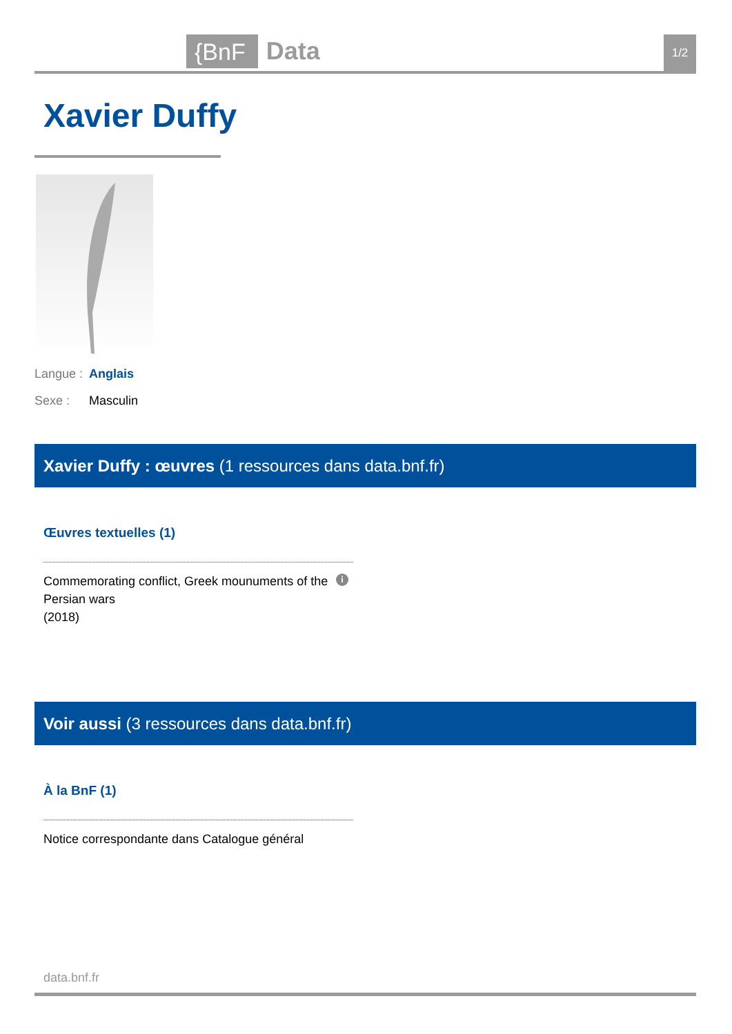{BnF Data 1/2
Xavier Duffy
Langue : Anglais
Sexe : Masculin
Xavier Duffy : œuvres (1 ressources dans data.bnf.fr)
Œuvres textuelles (1)
Commemorating conflict, Greek mounuments of the Persian wars
(2018)
i
Voir aussi (3 ressources dans data.bnf.fr)
À la BnF (1)
Notice correspondante dans Catalogue général
data.bnf.fr